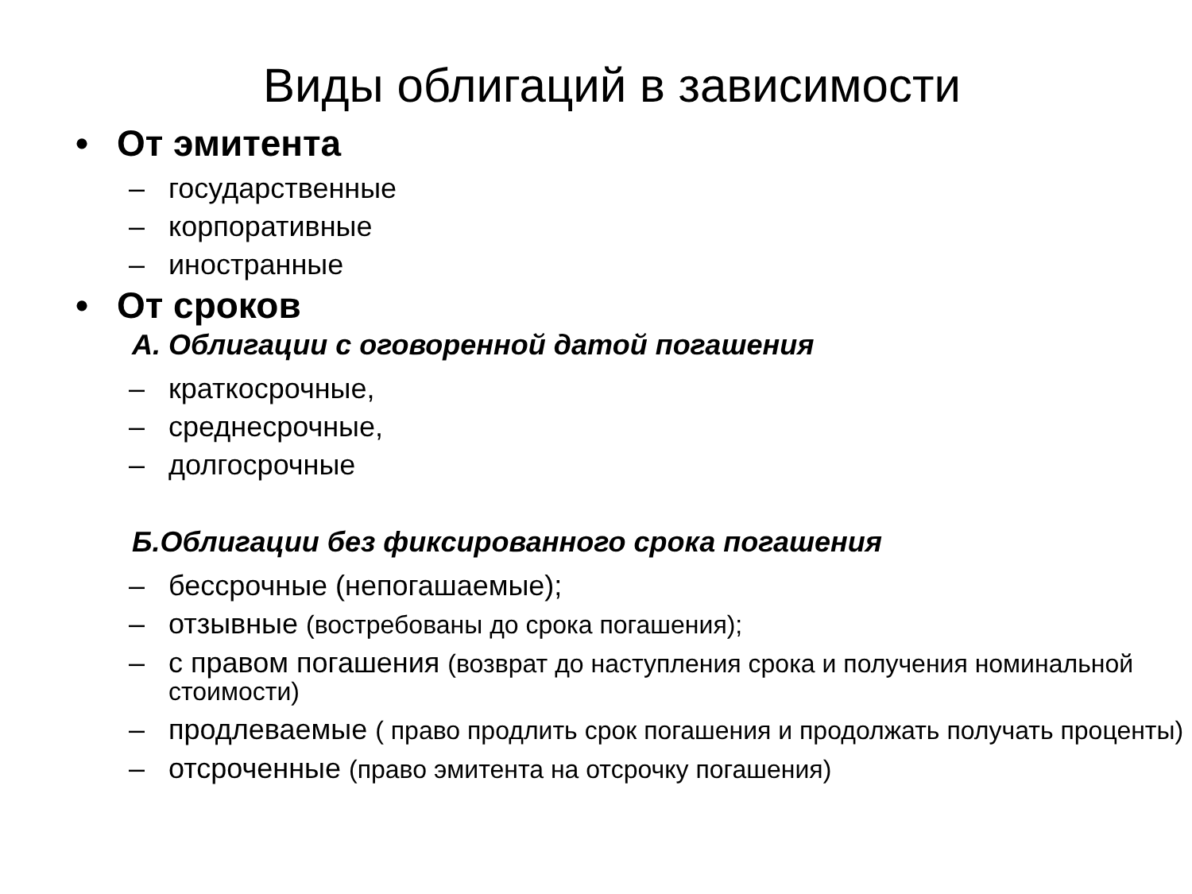Виды облигаций в зависимости
• От эмитента
– государственные
– корпоративные
– иностранные
• От сроков
А. Облигации с оговоренной датой погашения
– краткосрочные,
– среднесрочные,
– долгосрочные
Б.Облигации без фиксированного срока погашения
– бессрочные (непогашаемые);
– отзывные (востребованы до срока погашения);
– с правом погашения (возврат до наступления срока и получения номинальной стоимости)
– продлеваемые ( право продлить срок погашения и продолжать получать проценты)
– отсроченные (право эмитента на отсрочку погашения)